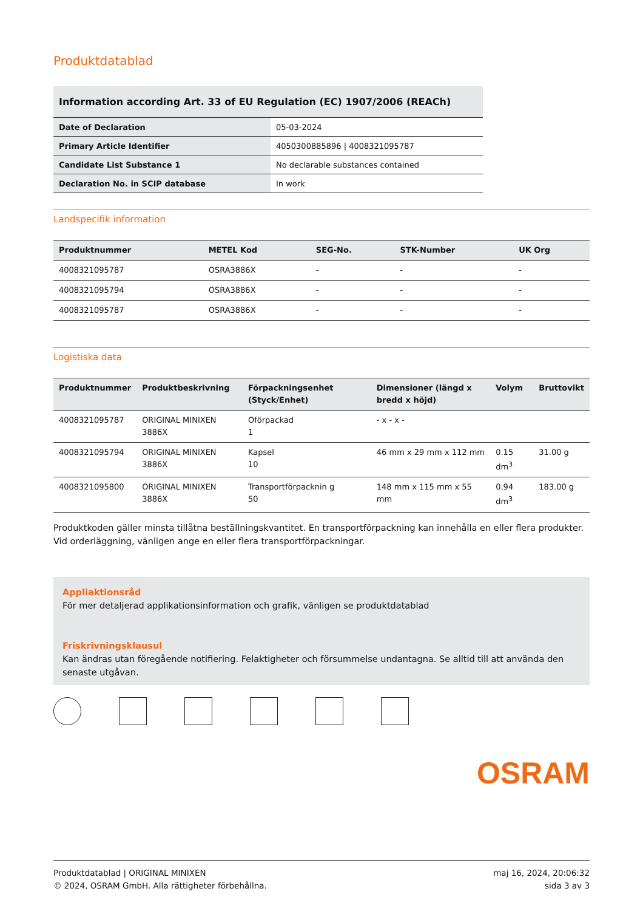Produktdatablad
Information according Art. 33 of EU Regulation (EC) 1907/2006 (REACh)
| Date of Declaration | 05-03-2024 |
| Primary Article Identifier | 4050300885896 / 4008321095787 |
| Candidate List Substance 1 | No declarable substances contained |
| Declaration No. in SCIP database | In work |
Landspecifik information
| Produktnummer | METEL Kod | SEG-No. | STK-Number | UK Org |
| --- | --- | --- | --- | --- |
| 4008321095787 | OSRA3886X | - | - | - |
| 4008321095794 | OSRA3886X | - | - | - |
| 4008321095787 | OSRA3886X | - | - | - |
Logistiska data
| Produktnummer | Produktbeskrivning | Förpackningsenhet (Styck/Enhet) | Dimensioner (längd x bredd x höjd) | Volym | Bruttovikt |
| --- | --- | --- | --- | --- | --- |
| 4008321095787 | ORIGINAL MINIXEN 3886X | Oförpackad 1 | - x - x - | | |
| 4008321095794 | ORIGINAL MINIXEN 3886X | Kapsel 10 | 46 mm x 29 mm x 112 mm | 0.15 dm<sup>3</sup> | 31.00 g |
| 4008321095800 | ORIGINAL MINIXEN 3886X | Transportförpacknin g 50 | 148 mm x 115 mm x 55 mm | 0.94 dm<sup>3</sup> | 183.00 g |
Produktkoden gäller minsta tillåtna beställningskvantitet. En transportförpackning kan innehålla en eller flera produkter. Vid orderläggning, vänligen ange en eller flera transportförpackningar.
Appliaktionsråd
För mer detaljerad applikationsinformation och grafik, vänligen se produktdatablad
Friskrivningsklausul
Kan ändras utan föregående notifiering. Felaktigheter och försummelse undantagna. Se alltid till att använda den senaste utgåvan.
OSRAM
Produktdatablad | ORIGINAL MINIXEN
© 2024, OSRAM GmbH. Alla rättigheter förbehållna.
maj 16, 2024, 20:06:32
sida 3 av 3